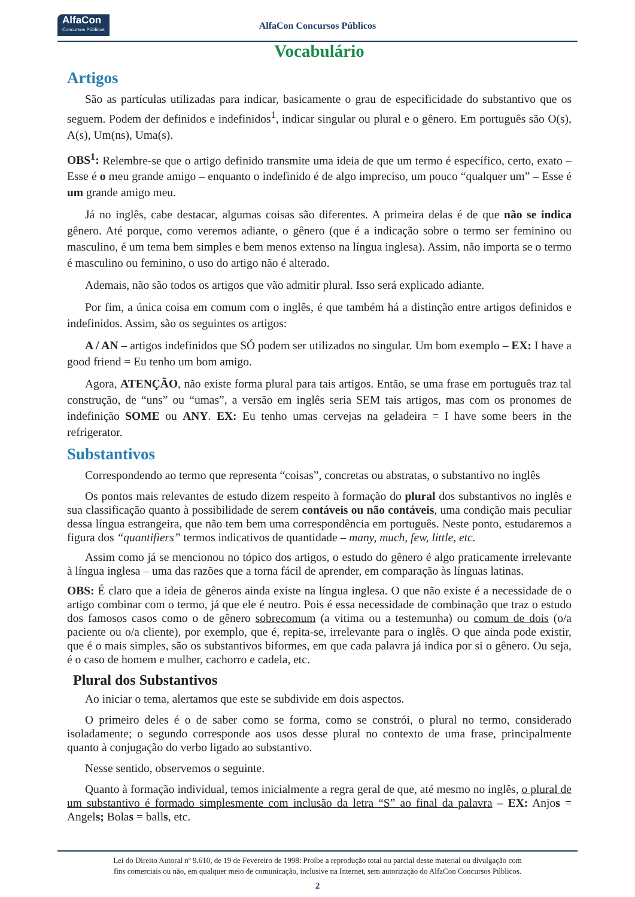AlfaCon
Concursos Públicos
AlfaCon Concursos Públicos
Vocabulário
Artigos
São as partículas utilizadas para indicar, basicamente o grau de especificidade do substantivo que os seguem. Podem der definidos e indefinidos<sup>1</sup>, indicar singular ou plural e o gênero. Em português são O(s), A(s), Um(ns), Uma(s).
OBS<sup>1</sup>: Relembre-se que o artigo definido transmite uma ideia de que um termo é específico, certo, exato – Esse é o meu grande amigo – enquanto o indefinido é de algo impreciso, um pouco “qualquer um” – Esse é um grande amigo meu.
Já no inglês, cabe destacar, algumas coisas são diferentes. A primeira delas é de que não se indica gênero. Até porque, como veremos adiante, o gênero (que é a indicação sobre o termo ser feminino ou masculino, é um tema bem simples e bem menos extenso na língua inglesa). Assim, não importa se o termo é masculino ou feminino, o uso do artigo não é alterado.
Ademais, não são todos os artigos que vão admitir plural. Isso será explicado adiante.
Por fim, a única coisa em comum com o inglês, é que também há a distinção entre artigos definidos e indefinidos. Assim, são os seguintes os artigos:
A / AN – artigos indefinidos que SÓ podem ser utilizados no singular. Um bom exemplo – EX: I have a good friend = Eu tenho um bom amigo.
Agora, ATENÇÃO, não existe forma plural para tais artigos. Então, se uma frase em português traz tal construção, de “uns” ou “umas”, a versão em inglês seria SEM tais artigos, mas com os pronomes de indefinição SOME ou ANY. EX: Eu tenho umas cervejas na geladeira = I have some beers in the refrigerator.
Substantivos
Correspondendo ao termo que representa “coisas”, concretas ou abstratas, o substantivo no inglês
Os pontos mais relevantes de estudo dizem respeito à formação do plural dos substantivos no inglês e sua classificação quanto à possibilidade de serem contáveis ou não contáveis, uma condição mais peculiar dessa língua estrangeira, que não tem bem uma correspondência em português. Neste ponto, estudaremos a figura dos “quantifiers” termos indicativos de quantidade – many, much, few, little, etc.
Assim como já se mencionou no tópico dos artigos, o estudo do gênero é algo praticamente irrelevante à língua inglesa – uma das razões que a torna fácil de aprender, em comparação às línguas latinas.
OBS: É claro que a ideia de gêneros ainda existe na língua inglesa. O que não existe é a necessidade de o artigo combinar com o termo, já que ele é neutro. Pois é essa necessidade de combinação que traz o estudo dos famosos casos como o de gênero sobrecomum (a vitima ou a testemunha) ou comum de dois (o/a paciente ou o/a cliente), por exemplo, que é, repita-se, irrelevante para o inglês. O que ainda pode existir, que é o mais simples, são os substantivos biformes, em que cada palavra já indica por si o gênero. Ou seja, é o caso de homem e mulher, cachorro e cadela, etc.
Plural dos Substantivos
Ao iniciar o tema, alertamos que este se subdivide em dois aspectos.
O primeiro deles é o de saber como se forma, como se constrói, o plural no termo, considerado isoladamente; o segundo corresponde aos usos desse plural no contexto de uma frase, principalmente quanto à conjugação do verbo ligado ao substantivo.
Nesse sentido, observemos o seguinte.
Quanto à formação individual, temos inicialmente a regra geral de que, até mesmo no inglês, o plural de um substantivo é formado simplesmente com inclusão da letra “S” ao final da palavra – EX: Anjos = Angels; Bolas = balls, etc.
Lei do Direito Autoral nº 9.610, de 19 de Fevereiro de 1998: Proíbe a reprodução total ou parcial desse material ou divulgação com
fins comerciais ou não, em qualquer meio de comunicação, inclusive na Internet, sem autorização do AlfaCon Concursos Públicos.
2